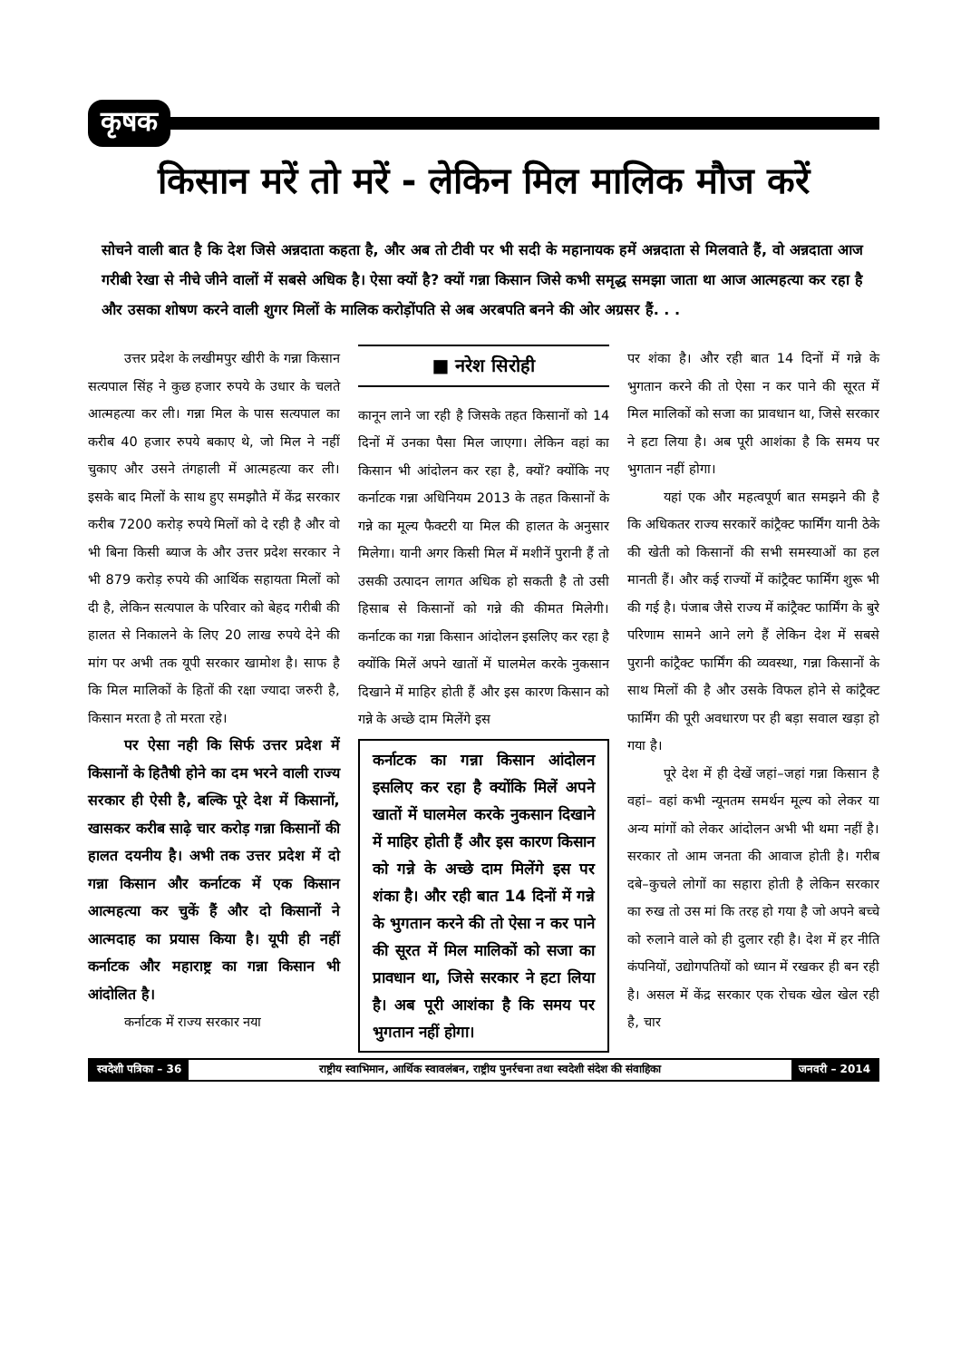कृषक
किसान मरें तो मरें - लेकिन मिल मालिक मौज करें
सोचने वाली बात है कि देश जिसे अन्नदाता कहता है, और अब तो टीवी पर भी सदी के महानायक हमें अन्नदाता से मिलवाते हैं, वो अन्नदाता आज गरीबी रेखा से नीचे जीने वालों में सबसे अधिक है। ऐसा क्यों है? क्यों गन्ना किसान जिसे कभी समृद्ध समझा जाता था आज आत्महत्या कर रहा है और उसका शोषण करने वाली शुगर मिलों के मालिक करोड़ोंपति से अब अरबपति बनने की ओर अग्रसर हैं. . .
उत्तर प्रदेश के लखीमपुर खीरी के गन्ना किसान सत्यपाल सिंह ने कुछ हजार रुपये के उधार के चलते आत्महत्या कर ली। गन्ना मिल के पास सत्यपाल का करीब 40 हजार रुपये बकाए थे, जो मिल ने नहीं चुकाए और उसने तंगहाली में आत्महत्या कर ली। इसके बाद मिलों के साथ हुए समझौते में केंद्र सरकार करीब 7200 करोड़ रुपये मिलों को दे रही है और वो भी बिना किसी ब्याज के और उत्तर प्रदेश सरकार ने भी 879 करोड़ रुपये की आर्थिक सहायता मिलों को दी है, लेकिन सत्यपाल के परिवार को बेहद गरीबी की हालत से निकालने के लिए 20 लाख रुपये देने की मांग पर अभी तक यूपी सरकार खामोश है। साफ है कि मिल मालिकों के हितों की रक्षा ज्यादा जरुरी है, किसान मरता है तो मरता रहे।
पर ऐसा नही कि सिर्फ उत्तर प्रदेश में किसानों के हितैषी होने का दम भरने वाली राज्य सरकार ही ऐसी है, बल्कि पूरे देश में किसानों, खासकर करीब साढ़े चार करोड़ गन्ना किसानों की हालत दयनीय है। अभी तक उत्तर प्रदेश में दो गन्ना किसान और कर्नाटक में एक किसान आत्महत्या कर चुकें हैं और दो किसानों ने आत्मदाह का प्रयास किया है। यूपी ही नहीं कर्नाटक और महाराष्ट्र का गन्ना किसान भी आंदोलित है।
कर्नाटक में राज्य सरकार नया
■ नरेश सिरोही
कानून लाने जा रही है जिसके तहत किसानों को 14 दिनों में उनका पैसा मिल जाएगा। लेकिन वहां का किसान भी आंदोलन कर रहा है, क्यों? क्योंकि नए कर्नाटक गन्ना अधिनियम 2013 के तहत किसानों के गन्ने का मूल्य फैक्टरी या मिल की हालत के अनुसार मिलेगा। यानी अगर किसी मिल में मशीनें पुरानी हैं तो उसकी उत्पादन लागत अधिक हो सकती है तो उसी हिसाब से किसानों को गन्ने की कीमत मिलेगी। कर्नाटक का गन्ना किसान आंदोलन इसलिए कर रहा है क्योंकि मिलें अपने खातों में घालमेल करके नुकसान दिखाने में माहिर होती हैं और इस कारण किसान को गन्ने के अच्छे दाम मिलेंगे इस
कर्नाटक का गन्ना किसान आंदोलन इसलिए कर रहा है क्योंकि मिलें अपने खातों में घालमेल करके नुकसान दिखाने में माहिर होती हैं और इस कारण किसान को गन्ने के अच्छे दाम मिलेंगे इस पर शंका है। और रही बात 14 दिनों में गन्ने के भुगतान करने की तो ऐसा न कर पाने की सूरत में मिल मालिकों को सजा का प्रावधान था, जिसे सरकार ने हटा लिया है। अब पूरी आशंका है कि समय पर भुगतान नहीं होगा।
पर शंका है। और रही बात 14 दिनों में गन्ने के भुगतान करने की तो ऐसा न कर पाने की सूरत में मिल मालिकों को सजा का प्रावधान था, जिसे सरकार ने हटा लिया है। अब पूरी आशंका है कि समय पर भुगतान नहीं होगा।
यहां एक और महत्वपूर्ण बात समझने की है कि अधिकतर राज्य सरकारें कांट्रैक्ट फार्मिंग यानी ठेके की खेती को किसानों की सभी समस्याओं का हल मानती हैं। और कई राज्यों में कांट्रैक्ट फार्मिंग शुरू भी की गई है। पंजाब जैसे राज्य में कांट्रैक्ट फार्मिंग के बुरे परिणाम सामने आने लगे हैं लेकिन देश में सबसे पुरानी कांट्रैक्ट फार्मिंग की व्यवस्था, गन्ना किसानों के साथ मिलों की है और उसके विफल होने से कांट्रैक्ट फार्मिंग की पूरी अवधारण पर ही बड़ा सवाल खड़ा हो गया है।
पूरे देश में ही देखें जहां–जहां गन्ना किसान है वहां– वहां कभी न्यूनतम समर्थन मूल्य को लेकर या अन्य मांगों को लेकर आंदोलन अभी भी थमा नहीं है। सरकार तो आम जनता की आवाज होती है। गरीब दबे–कुचले लोगों का सहारा होती है लेकिन सरकार का रुख तो उस मां कि तरह हो गया है जो अपने बच्चे को रुलाने वाले को ही दुलार रही है। देश में हर नीति कंपनियों, उद्योगपतियों को ध्यान में रखकर ही बन रही है। असल में केंद्र सरकार एक रोचक खेल खेल रही है, चार
स्वदेशी पत्रिका – 36 राष्ट्रीय स्वाभिमान, आर्थिक स्वावलंबन, राष्ट्रीय पुनर्रचना तथा स्वदेशी संदेश की संवाहिका
जनवरी – 2014